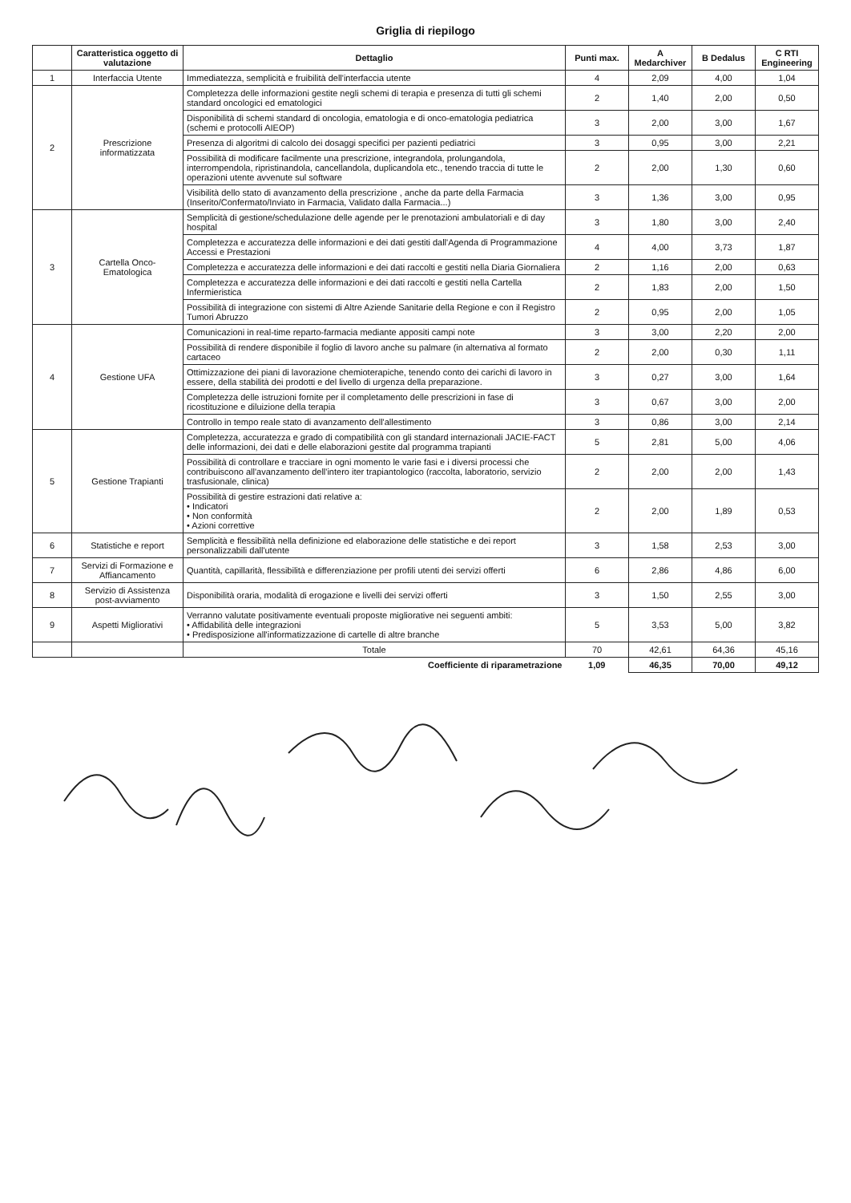Griglia di riepilogo
| | Caratteristica oggetto di valutazione | Dettaglio | Punti max. | A Medarchiver | B Dedalus | C RTI Engineering |
| --- | --- | --- | --- | --- | --- | --- |
| 1 | Interfaccia Utente | Immediatezza, semplicità e fruibilità dell'interfaccia utente | 4 | 2,09 | 4,00 | 1,04 |
| 2 | Prescrizione informatizzata | Completezza delle informazioni gestite negli schemi di terapia e presenza di tutti gli schemi standard oncologici ed ematologici | 2 | 1,40 | 2,00 | 0,50 |
| | | Disponibilità di schemi standard di oncologia, ematologia e di onco-ematologia pediatrica (schemi e protocolli AIEOP) | 3 | 2,00 | 3,00 | 1,67 |
| | | Presenza di algoritmi di calcolo dei dosaggi specifici per pazienti pediatrici | 3 | 0,95 | 3,00 | 2,21 |
| | | Possibilità di modificare facilmente una prescrizione, integrandola, prolungandola, interrompendola, ripristinandola, cancellandola, duplicandola etc., tenendo traccia di tutte le operazioni utente avvenute sul software | 2 | 2,00 | 1,30 | 0,60 |
| | | Visibilità dello stato di avanzamento della prescrizione , anche da parte della Farmacia (Inserito/Confermato/Inviato in Farmacia, Validato dalla Farmacia...) | 3 | 1,36 | 3,00 | 0,95 |
| 3 | Cartella Onco-Ematologica | Semplicità di gestione/schedulazione delle agende per le prenotazioni ambulatoriali e di day hospital | 3 | 1,80 | 3,00 | 2,40 |
| | | Completezza e accuratezza delle informazioni e dei dati gestiti dall'Agenda di Programmazione Accessi e Prestazioni | 4 | 4,00 | 3,73 | 1,87 |
| | | Completezza e accuratezza delle informazioni e dei dati raccolti e gestiti nella Diaria Giornaliera | 2 | 1,16 | 2,00 | 0,63 |
| | | Completezza e accuratezza delle informazioni e dei dati raccolti e gestiti nella Cartella Infermieristica | 2 | 1,83 | 2,00 | 1,50 |
| | | Possibilità di integrazione con sistemi di Altre Aziende Sanitarie della Regione e con il Registro Tumori Abruzzo | 2 | 0,95 | 2,00 | 1,05 |
| 4 | Gestione UFA | Comunicazioni in real-time reparto-farmacia mediante appositi campi note | 3 | 3,00 | 2,20 | 2,00 |
| | | Possibilità di rendere disponibile il foglio di lavoro anche su palmare (in alternativa al formato cartaceo | 2 | 2,00 | 0,30 | 1,11 |
| | | Ottimizzazione dei piani di lavorazione chemioterapiche, tenendo conto dei carichi di lavoro in essere, della stabilità dei prodotti e del livello di urgenza della preparazione. | 3 | 0,27 | 3,00 | 1,64 |
| | | Completezza delle istruzioni fornite per il completamento delle prescrizioni in fase di ricostituzione e diluizione della terapia | 3 | 0,67 | 3,00 | 2,00 |
| | | Controllo in tempo reale stato di avanzamento dell'allestimento | 3 | 0,86 | 3,00 | 2,14 |
| 5 | Gestione Trapianti | Completezza, accuratezza e grado di compatibilità con gli standard internazionali JACIE-FACT delle informazioni, dei dati e delle elaborazioni gestite dal programma trapianti | 5 | 2,81 | 5,00 | 4,06 |
| | | Possibilità di controllare e tracciare in ogni momento le varie fasi e i diversi processi che contribuiscono all'avanzamento dell'intero iter trapiantologico (raccolta, laboratorio, servizio trasfusionale, clinica) | 2 | 2,00 | 2,00 | 1,43 |
| | | Possibilità di gestire estrazioni dati relative a: • Indicatori • Non conformità • Azioni correttive | 2 | 2,00 | 1,89 | 0,53 |
| 6 | Statistiche e report | Semplicità e flessibilità nella definizione ed elaborazione delle statistiche e dei report personalizzabili dall'utente | 3 | 1,58 | 2,53 | 3,00 |
| 7 | Servizi di Formazione e Affiancamento | Quantità, capillarità, flessibilità e differenziazione per profili utenti dei servizi offerti | 6 | 2,86 | 4,86 | 6,00 |
| 8 | Servizio di Assistenza post-avviamento | Disponibilità oraria, modalità di erogazione e livelli dei servizi offerti | 3 | 1,50 | 2,55 | 3,00 |
| 9 | Aspetti Migliorativi | Verranno valutate positivamente eventuali proposte migliorative nei seguenti ambiti: • Affidabilità delle integrazioni • Predisposizione all'informatizzazione di cartelle di altre branche | 5 | 3,53 | 5,00 | 3,82 |
| | | Totale | 70 | 42,61 | 64,36 | 45,16 |
| Coefficiente di riparametrazione | | | 1,09 | 46,35 | 70,00 | 49,12 |